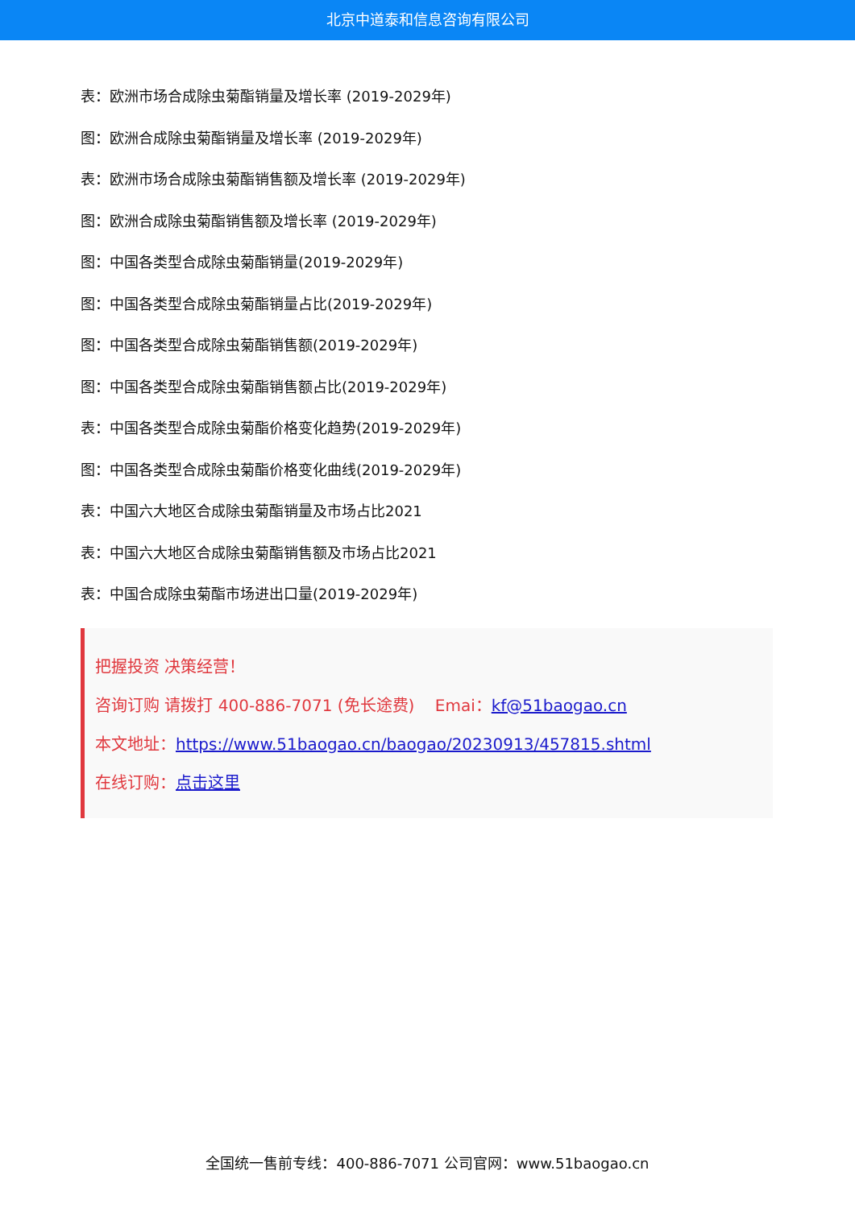北京中道泰和信息咨询有限公司
表：欧洲市场合成除虫菊酯销量及增长率 (2019-2029年)
图：欧洲合成除虫菊酯销量及增长率 (2019-2029年)
表：欧洲市场合成除虫菊酯销售额及增长率 (2019-2029年)
图：欧洲合成除虫菊酯销售额及增长率 (2019-2029年)
图：中国各类型合成除虫菊酯销量(2019-2029年)
图：中国各类型合成除虫菊酯销量占比(2019-2029年)
图：中国各类型合成除虫菊酯销售额(2019-2029年)
图：中国各类型合成除虫菊酯销售额占比(2019-2029年)
表：中国各类型合成除虫菊酯价格变化趋势(2019-2029年)
图：中国各类型合成除虫菊酯价格变化曲线(2019-2029年)
表：中国六大地区合成除虫菊酯销量及市场占比2021
表：中国六大地区合成除虫菊酯销售额及市场占比2021
表：中国合成除虫菊酯市场进出口量(2019-2029年)
把握投资 决策经营！
咨询订购 请拨打 400-886-7071 (免长途费) Emai：kf@51baogao.cn
本文地址：https://www.51baogao.cn/baogao/20230913/457815.shtml
在线订购：点击这里
全国统一售前专线：400-886-7071 公司官网：www.51baogao.cn